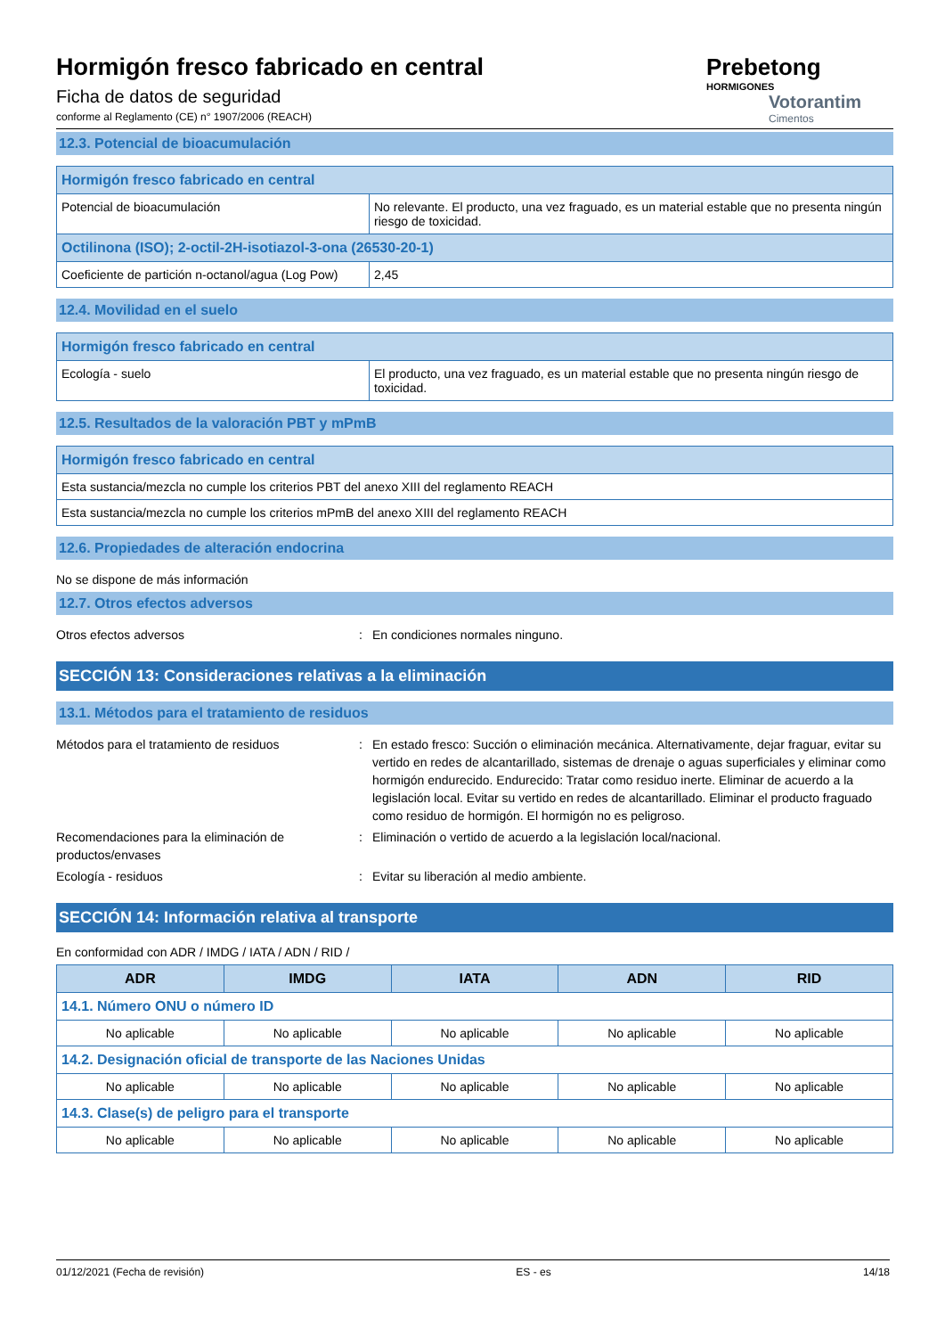Hormigón fresco fabricado en central
Ficha de datos de seguridad
conforme al Reglamento (CE) n° 1907/2006 (REACH)
Prebetong
HORMIGONES
Votorantim
Cimentos
12.3. Potencial de bioacumulación
| Hormigón fresco fabricado en central | |
| Potencial de bioacumulación | No relevante. El producto, una vez fraguado, es un material estable que no presenta ningún riesgo de toxicidad. |
| Octilinona (ISO); 2-octil-2H-isotiazol-3-ona (26530-20-1) | |
| Coeficiente de partición n-octanol/agua (Log Pow) | 2,45 |
12.4. Movilidad en el suelo
| Hormigón fresco fabricado en central | |
| Ecología - suelo | El producto, una vez fraguado, es un material estable que no presenta ningún riesgo de toxicidad. |
12.5. Resultados de la valoración PBT y mPmB
| Hormigón fresco fabricado en central |
| Esta sustancia/mezcla no cumple los criterios PBT del anexo XIII del reglamento REACH |
| Esta sustancia/mezcla no cumple los criterios mPmB del anexo XIII del reglamento REACH |
12.6. Propiedades de alteración endocrina
No se dispone de más información
12.7. Otros efectos adversos
Otros efectos adversos: En condiciones normales ninguno.
SECCIÓN 13: Consideraciones relativas a la eliminación
13.1. Métodos para el tratamiento de residuos
Métodos para el tratamiento de residuos: En estado fresco: Succión o eliminación mecánica. Alternativamente, dejar fraguar, evitar su vertido en redes de alcantarillado, sistemas de drenaje o aguas superficiales y eliminar como hormigón endurecido. Endurecido: Tratar como residuo inerte. Eliminar de acuerdo a la legislación local. Evitar su vertido en redes de alcantarillado. Eliminar el producto fraguado como residuo de hormigón. El hormigón no es peligroso.
Recomendaciones para la eliminación de productos/envases: Eliminación o vertido de acuerdo a la legislación local/nacional.
Ecología - residuos: Evitar su liberación al medio ambiente.
SECCIÓN 14: Información relativa al transporte
En conformidad con ADR / IMDG / IATA / ADN / RID /
| ADR | IMDG | IATA | ADN | RID |
| --- | --- | --- | --- | --- |
| 14.1. Número ONU o número ID | | | | |
| No aplicable | No aplicable | No aplicable | No aplicable | No aplicable |
| 14.2. Designación oficial de transporte de las Naciones Unidas | | | | |
| No aplicable | No aplicable | No aplicable | No aplicable | No aplicable |
| 14.3. Clase(s) de peligro para el transporte | | | | |
| No aplicable | No aplicable | No aplicable | No aplicable | No aplicable |
01/12/2021 (Fecha de revisión) ES - es 14/18